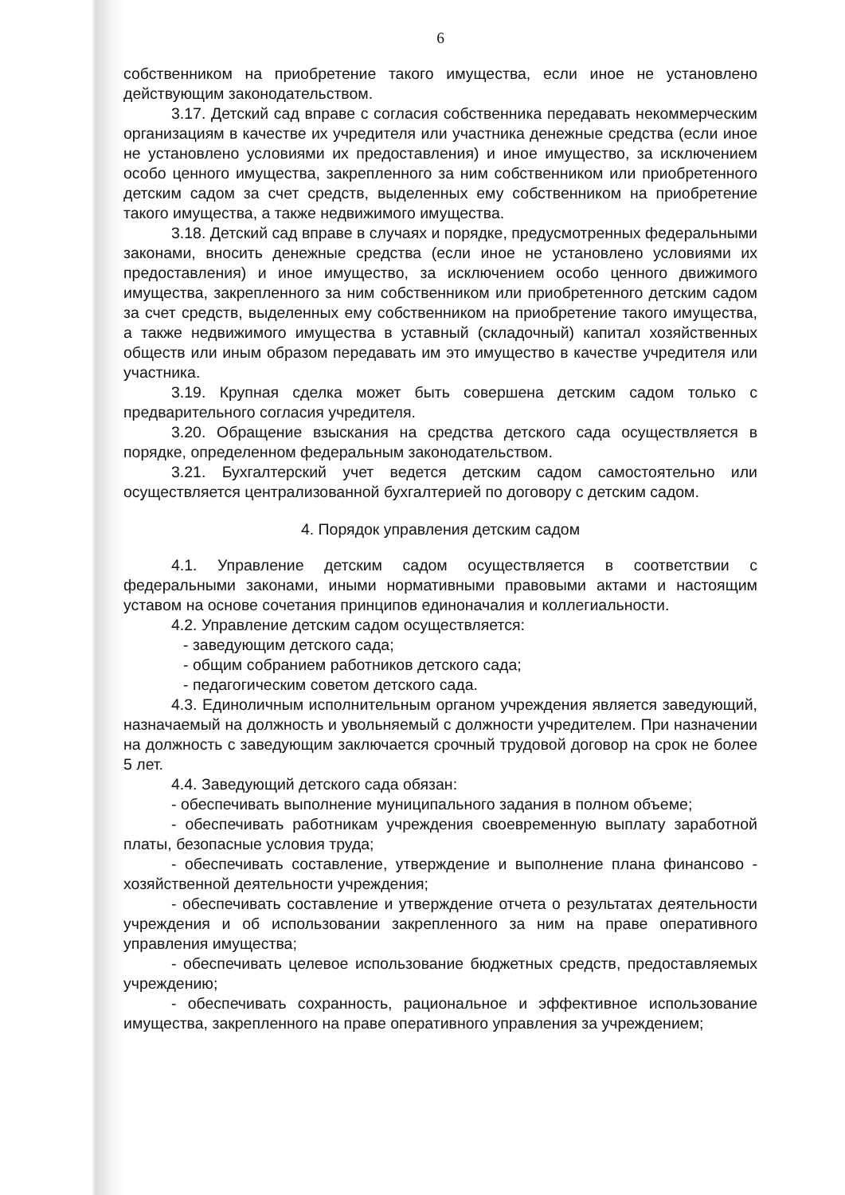6
собственником на приобретение такого имущества, если иное не установлено действующим законодательством.
3.17. Детский сад вправе с согласия собственника передавать некоммерческим организациям в качестве их учредителя или участника денежные средства (если иное не установлено условиями их предоставления) и иное имущество, за исключением особо ценного имущества, закрепленного за ним собственником или приобретенного детским садом за счет средств, выделенных ему собственником на приобретение такого имущества, а также недвижимого имущества.
3.18. Детский сад вправе в случаях и порядке, предусмотренных федеральными законами, вносить денежные средства (если иное не установлено условиями их предоставления) и иное имущество, за исключением особо ценного движимого имущества, закрепленного за ним собственником или приобретенного детским садом за счет средств, выделенных ему собственником на приобретение такого имущества, а также недвижимого имущества в уставный (складочный) капитал хозяйственных обществ или иным образом передавать им это имущество в качестве учредителя или участника.
3.19. Крупная сделка может быть совершена детским садом только с предварительного согласия учредителя.
3.20. Обращение взыскания на средства детского сада осуществляется в порядке, определенном федеральным законодательством.
3.21. Бухгалтерский учет ведется детским садом самостоятельно или осуществляется централизованной бухгалтерией по договору с детским садом.
4. Порядок управления детским садом
4.1. Управление детским садом осуществляется в соответствии с федеральными законами, иными нормативными правовыми актами и настоящим уставом на основе сочетания принципов единоначалия и коллегиальности.
4.2. Управление детским садом осуществляется:
- заведующим детского сада;
- общим собранием работников детского сада;
- педагогическим советом детского сада.
4.3. Единоличным исполнительным органом учреждения является заведующий, назначаемый на должность и увольняемый с должности учредителем. При назначении на должность с заведующим заключается срочный трудовой договор на срок не более 5 лет.
4.4. Заведующий детского сада обязан:
- обеспечивать выполнение муниципального задания в полном объеме;
- обеспечивать работникам учреждения своевременную выплату заработной платы, безопасные условия труда;
- обеспечивать составление, утверждение и выполнение плана финансово - хозяйственной деятельности учреждения;
- обеспечивать составление и утверждение отчета о результатах деятельности учреждения и об использовании закрепленного за ним на праве оперативного управления имущества;
- обеспечивать целевое использование бюджетных средств, предоставляемых учреждению;
- обеспечивать сохранность, рациональное и эффективное использование имущества, закрепленного на праве оперативного управления за учреждением;